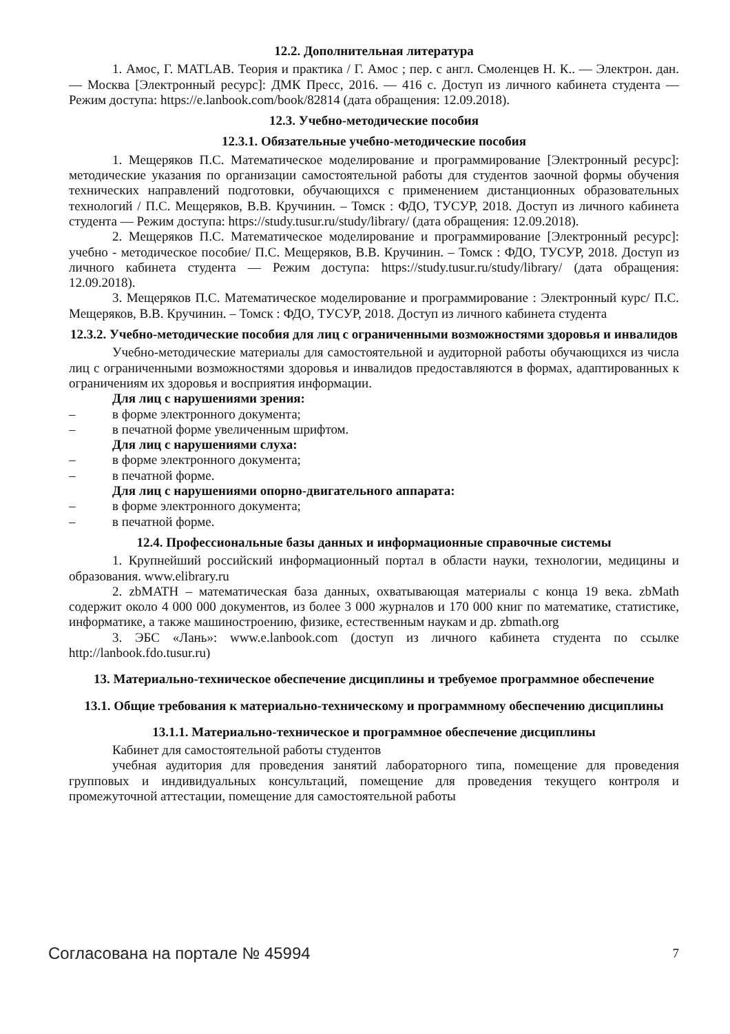12.2. Дополнительная литература
1. Амос, Г. MATLAB. Теория и практика / Г. Амос ; пер. с англ. Смоленцев Н. К.. — Электрон. дан. — Москва [Электронный ресурс]: ДМК Пресс, 2016. — 416 с. Доступ из личного кабинета студента — Режим доступа: https://e.lanbook.com/book/82814 (дата обращения: 12.09.2018).
12.3. Учебно-методические пособия
12.3.1. Обязательные учебно-методические пособия
1. Мещеряков П.С. Математическое моделирование и программирование [Электронный ресурс]: методические указания по организации самостоятельной работы для студентов заочной формы обучения технических направлений подготовки, обучающихся с применением дистанционных образовательных технологий / П.С. Мещеряков, В.В. Кручинин. – Томск : ФДО, ТУСУР, 2018. Доступ из личного кабинета студента — Режим доступа: https://study.tusur.ru/study/library/ (дата обращения: 12.09.2018).
2. Мещеряков П.С. Математическое моделирование и программирование [Электронный ресурс]: учебно - методическое пособие/ П.С. Мещеряков, В.В. Кручинин. – Томск : ФДО, ТУСУР, 2018. Доступ из личного кабинета студента — Режим доступа: https://study.tusur.ru/study/library/ (дата обращения: 12.09.2018).
3. Мещеряков П.С. Математическое моделирование и программирование : Электронный курс/ П.С. Мещеряков, В.В. Кручинин. – Томск : ФДО, ТУСУР, 2018. Доступ из личного кабинета студента
12.3.2. Учебно-методические пособия для лиц с ограниченными возможностями здоровья и инвалидов
Учебно-методические материалы для самостоятельной и аудиторной работы обучающихся из числа лиц с ограниченными возможностями здоровья и инвалидов предоставляются в формах, адаптированных к ограничениям их здоровья и восприятия информации.
Для лиц с нарушениями зрения:
– в форме электронного документа;
– в печатной форме увеличенным шрифтом.
Для лиц с нарушениями слуха:
– в форме электронного документа;
– в печатной форме.
Для лиц с нарушениями опорно-двигательного аппарата:
– в форме электронного документа;
– в печатной форме.
12.4. Профессиональные базы данных и информационные справочные системы
1. Крупнейший российский информационный портал в области науки, технологии, медицины и образования. www.elibrary.ru
2. zbMATH – математическая база данных, охватывающая материалы с конца 19 века. zbMath содержит около 4 000 000 документов, из более 3 000 журналов и 170 000 книг по математике, статистике, информатике, а также машиностроению, физике, естественным наукам и др. zbmath.org
3. ЭБС «Лань»: www.e.lanbook.com (доступ из личного кабинета студента по ссылке http://lanbook.fdo.tusur.ru)
13. Материально-техническое обеспечение дисциплины и требуемое программное обеспечение
13.1. Общие требования к материально-техническому и программному обеспечению дисциплины
13.1.1. Материально-техническое и программное обеспечение дисциплины
Кабинет для самостоятельной работы студентов
учебная аудитория для проведения занятий лабораторного типа, помещение для проведения групповых и индивидуальных консультаций, помещение для проведения текущего контроля и промежуточной аттестации, помещение для самостоятельной работы
Согласована на портале № 45994 7